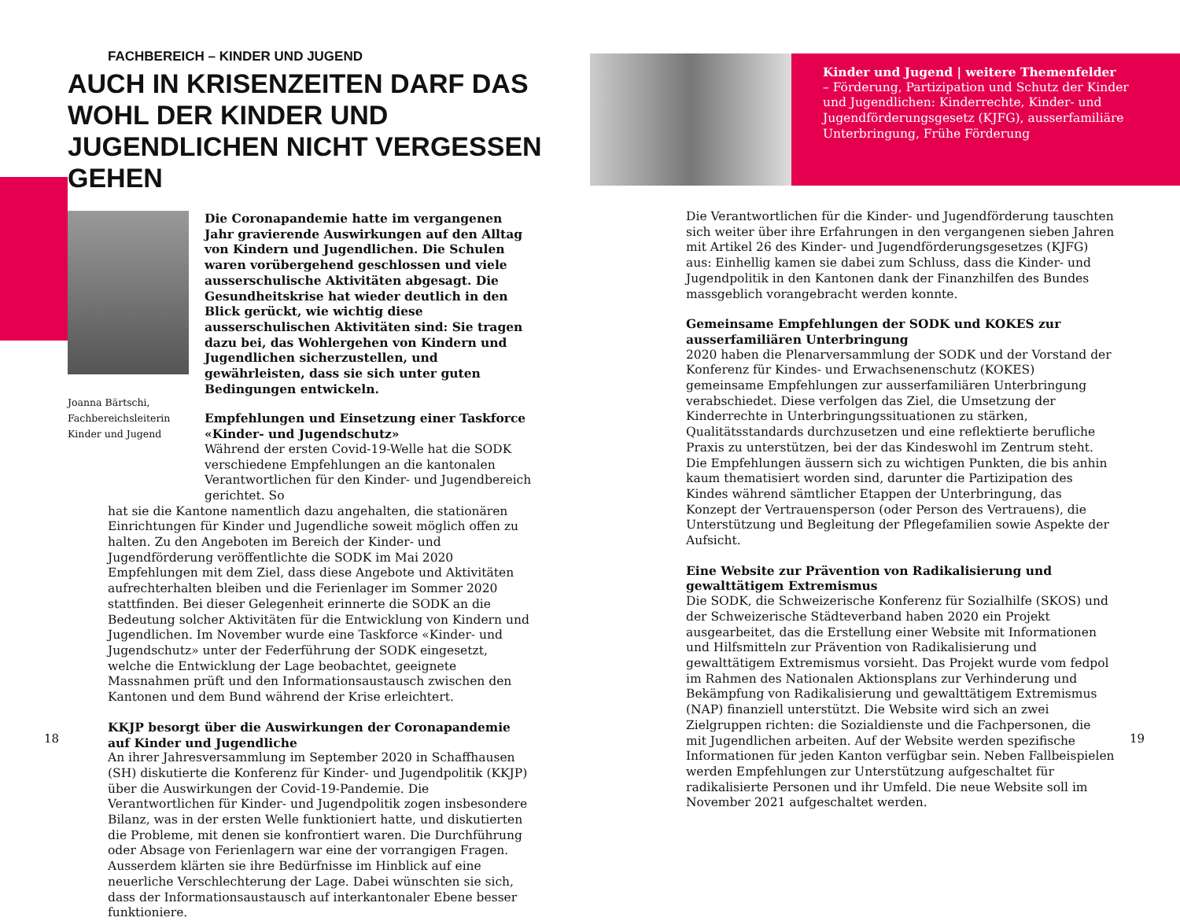FACHBEREICH – KINDER UND JUGEND
AUCH IN KRISENZEITEN DARF DAS WOHL DER KINDER UND JUGENDLICHEN NICHT VERGESSEN GEHEN
Joanna Bärtschi, Fachbereichsleiterin Kinder und Jugend
Die Coronapandemie hatte im vergangenen Jahr gravierende Auswirkungen auf den Alltag von Kindern und Jugendlichen. Die Schulen waren vorübergehend geschlossen und viele ausserschulische Aktivitäten abgesagt. Die Gesundheitskrise hat wieder deutlich in den Blick gerückt, wie wichtig diese ausserschulischen Aktivitäten sind: Sie tragen dazu bei, das Wohlergehen von Kindern und Jugendlichen sicherzustellen, und gewährleisten, dass sie sich unter guten Bedingungen entwickeln.
Empfehlungen und Einsetzung einer Taskforce «Kinder- und Jugendschutz»
Während der ersten Covid-19-Welle hat die SODK verschiedene Empfehlungen an die kantonalen Verantwortlichen für den Kinder- und Jugendbereich gerichtet. So
hat sie die Kantone namentlich dazu angehalten, die stationären Einrichtungen für Kinder und Jugendliche soweit möglich offen zu halten. Zu den Angeboten im Bereich der Kinder- und Jugendförderung veröffentlichte die SODK im Mai 2020 Empfehlungen mit dem Ziel, dass diese Angebote und Aktivitäten aufrechterhalten bleiben und die Ferienlager im Sommer 2020 stattfinden. Bei dieser Gelegenheit erinnerte die SODK an die Bedeutung solcher Aktivitäten für die Entwicklung von Kindern und Jugendlichen. Im November wurde eine Taskforce «Kinder- und Jugendschutz» unter der Federführung der SODK eingesetzt, welche die Entwicklung der Lage beobachtet, geeignete Massnahmen prüft und den Informationsaustausch zwischen den Kantonen und dem Bund während der Krise erleichtert.
KKJP besorgt über die Auswirkungen der Coronapandemie auf Kinder und Jugendliche
An ihrer Jahresversammlung im September 2020 in Schaffhausen (SH) diskutierte die Konferenz für Kinder- und Jugendpolitik (KKJP) über die Auswirkungen der Covid-19-Pandemie. Die Verantwortlichen für Kinder- und Jugendpolitik zogen insbesondere Bilanz, was in der ersten Welle funktioniert hatte, und diskutierten die Probleme, mit denen sie konfrontiert waren. Die Durchführung oder Absage von Ferienlagern war eine der vorrangigen Fragen. Ausserdem klärten sie ihre Bedürfnisse im Hinblick auf eine neuerliche Verschlechterung der Lage. Dabei wünschten sie sich, dass der Informationsaustausch auf interkantonaler Ebene besser funktioniere.
18
Kinder und Jugend | weitere Themenfelder
– Förderung, Partizipation und Schutz der Kinder und Jugendlichen: Kinderrechte, Kinder- und Jugendförderungsgesetz (KJFG), ausserfamiliäre Unterbringung, Frühe Förderung
Die Verantwortlichen für die Kinder- und Jugendförderung tauschten sich weiter über ihre Erfahrungen in den vergangenen sieben Jahren mit Artikel 26 des Kinder- und Jugendförderungsgesetzes (KJFG) aus: Einhellig kamen sie dabei zum Schluss, dass die Kinder- und Jugendpolitik in den Kantonen dank der Finanzhilfen des Bundes massgeblich vorangebracht werden konnte.
Gemeinsame Empfehlungen der SODK und KOKES zur ausserfamiliären Unterbringung
2020 haben die Plenarversammlung der SODK und der Vorstand der Konferenz für Kindes- und Erwachsenenschutz (KOKES) gemeinsame Empfehlungen zur ausserfamiliären Unterbringung verabschiedet. Diese verfolgen das Ziel, die Umsetzung der Kinderrechte in Unterbringungssituationen zu stärken, Qualitätsstandards durchzusetzen und eine reflektierte berufliche Praxis zu unterstützen, bei der das Kindeswohl im Zentrum steht. Die Empfehlungen äussern sich zu wichtigen Punkten, die bis anhin kaum thematisiert worden sind, darunter die Partizipation des Kindes während sämtlicher Etappen der Unterbringung, das Konzept der Vertrauensperson (oder Person des Vertrauens), die Unterstützung und Begleitung der Pflegefamilien sowie Aspekte der Aufsicht.
Eine Website zur Prävention von Radikalisierung und gewalttätigem Extremismus
Die SODK, die Schweizerische Konferenz für Sozialhilfe (SKOS) und der Schweizerische Städteverband haben 2020 ein Projekt ausgearbeitet, das die Erstellung einer Website mit Informationen und Hilfsmitteln zur Prävention von Radikalisierung und gewalttätigem Extremismus vorsieht. Das Projekt wurde vom fedpol im Rahmen des Nationalen Aktionsplans zur Verhinderung und Bekämpfung von Radikalisierung und gewalttätigem Extremismus (NAP) finanziell unterstützt. Die Website wird sich an zwei Zielgruppen richten: die Sozialdienste und die Fachpersonen, die mit Jugendlichen arbeiten. Auf der Website werden spezifische Informationen für jeden Kanton verfügbar sein. Neben Fallbeispielen werden Empfehlungen zur Unterstützung aufgeschaltet für radikalisierte Personen und ihr Umfeld. Die neue Website soll im November 2021 aufgeschaltet werden.
19